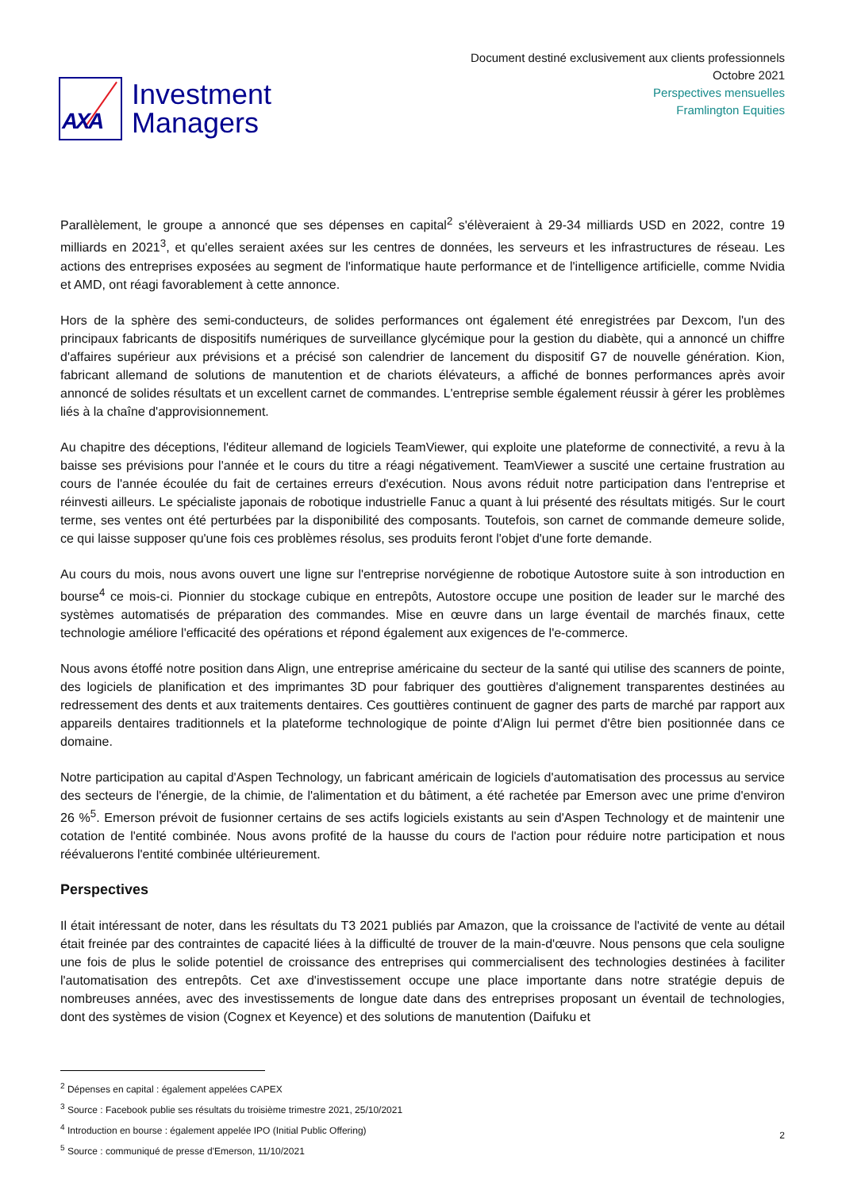AXA
Investment
Managers
Document destiné exclusivement aux clients professionnels
Octobre 2021
Perspectives mensuelles
Framlington Equities
Parallèlement, le groupe a annoncé que ses dépenses en capital<sup>2</sup> s'élèveraient à 29-34 milliards USD en 2022, contre 19 milliards en 2021<sup>3</sup>, et qu'elles seraient axées sur les centres de données, les serveurs et les infrastructures de réseau. Les actions des entreprises exposées au segment de l'informatique haute performance et de l'intelligence artificielle, comme Nvidia et AMD, ont réagi favorablement à cette annonce.
Hors de la sphère des semi-conducteurs, de solides performances ont également été enregistrées par Dexcom, l'un des principaux fabricants de dispositifs numériques de surveillance glycémique pour la gestion du diabète, qui a annoncé un chiffre d'affaires supérieur aux prévisions et a précisé son calendrier de lancement du dispositif G7 de nouvelle génération. Kion, fabricant allemand de solutions de manutention et de chariots élévateurs, a affiché de bonnes performances après avoir annoncé de solides résultats et un excellent carnet de commandes. L'entreprise semble également réussir à gérer les problèmes liés à la chaîne d'approvisionnement.
Au chapitre des déceptions, l'éditeur allemand de logiciels TeamViewer, qui exploite une plateforme de connectivité, a revu à la baisse ses prévisions pour l'année et le cours du titre a réagi négativement. TeamViewer a suscité une certaine frustration au cours de l'année écoulée du fait de certaines erreurs d'exécution. Nous avons réduit notre participation dans l'entreprise et réinvesti ailleurs. Le spécialiste japonais de robotique industrielle Fanuc a quant à lui présenté des résultats mitigés. Sur le court terme, ses ventes ont été perturbées par la disponibilité des composants. Toutefois, son carnet de commande demeure solide, ce qui laisse supposer qu'une fois ces problèmes résolus, ses produits feront l'objet d'une forte demande.
Au cours du mois, nous avons ouvert une ligne sur l'entreprise norvégienne de robotique Autostore suite à son introduction en bourse<sup>4</sup> ce mois-ci. Pionnier du stockage cubique en entrepôts, Autostore occupe une position de leader sur le marché des systèmes automatisés de préparation des commandes. Mise en œuvre dans un large éventail de marchés finaux, cette technologie améliore l'efficacité des opérations et répond également aux exigences de l'e-commerce.
Nous avons étoffé notre position dans Align, une entreprise américaine du secteur de la santé qui utilise des scanners de pointe, des logiciels de planification et des imprimantes 3D pour fabriquer des gouttières d'alignement transparentes destinées au redressement des dents et aux traitements dentaires. Ces gouttières continuent de gagner des parts de marché par rapport aux appareils dentaires traditionnels et la plateforme technologique de pointe d'Align lui permet d'être bien positionnée dans ce domaine.
Notre participation au capital d'Aspen Technology, un fabricant américain de logiciels d'automatisation des processus au service des secteurs de l'énergie, de la chimie, de l'alimentation et du bâtiment, a été rachetée par Emerson avec une prime d'environ 26 %<sup>5</sup>. Emerson prévoit de fusionner certains de ses actifs logiciels existants au sein d'Aspen Technology et de maintenir une cotation de l'entité combinée. Nous avons profité de la hausse du cours de l'action pour réduire notre participation et nous réévaluerons l'entité combinée ultérieurement.
Perspectives
Il était intéressant de noter, dans les résultats du T3 2021 publiés par Amazon, que la croissance de l'activité de vente au détail était freinée par des contraintes de capacité liées à la difficulté de trouver de la main-d'œuvre. Nous pensons que cela souligne une fois de plus le solide potentiel de croissance des entreprises qui commercialisent des technologies destinées à faciliter l'automatisation des entrepôts. Cet axe d'investissement occupe une place importante dans notre stratégie depuis de nombreuses années, avec des investissements de longue date dans des entreprises proposant un éventail de technologies, dont des systèmes de vision (Cognex et Keyence) et des solutions de manutention (Daifuku et
<sup>2</sup> Dépenses en capital : également appelées CAPEX
<sup>3</sup> Source : Facebook publie ses résultats du troisième trimestre 2021, 25/10/2021
<sup>4</sup> Introduction en bourse : également appelée IPO (Initial Public Offering)
<sup>5</sup> Source : communiqué de presse d'Emerson, 11/10/2021
2